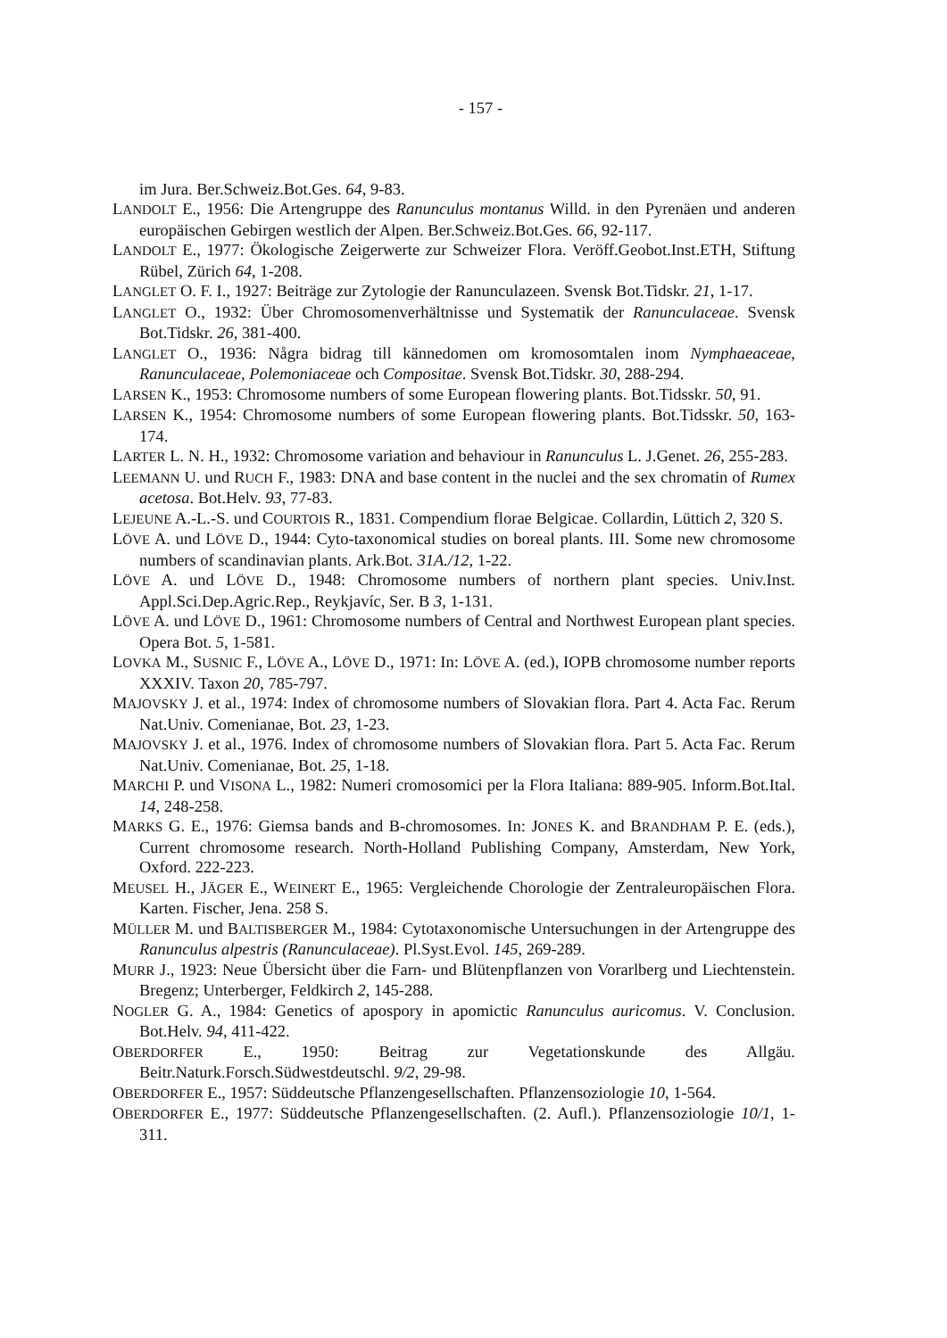- 157 -
im Jura. Ber.Schweiz.Bot.Ges. 64, 9-83.
LANDOLT E., 1956: Die Artengruppe des Ranunculus montanus Willd. in den Pyrenäen und anderen europäischen Gebirgen westlich der Alpen. Ber.Schweiz.Bot.Ges. 66, 92-117.
LANDOLT E., 1977: Ökologische Zeigerwerte zur Schweizer Flora. Veröff.Geobot.Inst.ETH, Stiftung Rübel, Zürich 64, 1-208.
LANGLET O. F. I., 1927: Beiträge zur Zytologie der Ranunculazeen. Svensk Bot.Tidskr. 21, 1-17.
LANGLET O., 1932: Über Chromosomenverhältnisse und Systematik der Ranunculaceae. Svensk Bot.Tidskr. 26, 381-400.
LANGLET O., 1936: Några bidrag till kännedomen om kromosomtalen inom Nymphaeaceae, Ranunculaceae, Polemoniaceae och Compositae. Svensk Bot.Tidskr. 30, 288-294.
LARSEN K., 1953: Chromosome numbers of some European flowering plants. Bot.Tidsskr. 50, 91.
LARSEN K., 1954: Chromosome numbers of some European flowering plants. Bot.Tidsskr. 50, 163-174.
LARTER L. N. H., 1932: Chromosome variation and behaviour in Ranunculus L. J.Genet. 26, 255-283.
LEEMANN U. und RUCH F., 1983: DNA and base content in the nuclei and the sex chromatin of Rumex acetosa. Bot.Helv. 93, 77-83.
LEJEUNE A.-L.-S. und COURTOIS R., 1831. Compendium florae Belgicae. Collardin, Lüttich 2, 320 S.
LÖVE A. und LÖVE D., 1944: Cyto-taxonomical studies on boreal plants. III. Some new chromosome numbers of scandinavian plants. Ark.Bot. 31A./12, 1-22.
LÖVE A. und LÖVE D., 1948: Chromosome numbers of northern plant species. Univ.Inst. Appl.Sci.Dep.Agric.Rep., Reykjavíc, Ser. B 3, 1-131.
LÖVE A. und LÖVE D., 1961: Chromosome numbers of Central and Northwest European plant species. Opera Bot. 5, 1-581.
LOVKA M., SUSNIC F., LÖVE A., LÖVE D., 1971: In: LÖVE A. (ed.), IOPB chromosome number reports XXXIV. Taxon 20, 785-797.
MAJOVSKY J. et al., 1974: Index of chromosome numbers of Slovakian flora. Part 4. Acta Fac. Rerum Nat.Univ. Comenianae, Bot. 23, 1-23.
MAJOVSKY J. et al., 1976. Index of chromosome numbers of Slovakian flora. Part 5. Acta Fac. Rerum Nat.Univ. Comenianae, Bot. 25, 1-18.
MARCHI P. und VISONA L., 1982: Numeri cromosomici per la Flora Italiana: 889-905. Inform.Bot.Ital. 14, 248-258.
MARKS G. E., 1976: Giemsa bands and B-chromosomes. In: JONES K. and BRANDHAM P. E. (eds.), Current chromosome research. North-Holland Publishing Company, Amsterdam, New York, Oxford. 222-223.
MEUSEL H., JÄGER E., WEINERT E., 1965: Vergleichende Chorologie der Zentraleuropäischen Flora. Karten. Fischer, Jena. 258 S.
MÜLLER M. und BALTISBERGER M., 1984: Cytotaxonomische Untersuchungen in der Artengruppe des Ranunculus alpestris (Ranunculaceae). Pl.Syst.Evol. 145, 269-289.
MURR J., 1923: Neue Übersicht über die Farn- und Blütenpflanzen von Vorarlberg und Liechtenstein. Bregenz; Unterberger, Feldkirch 2, 145-288.
NOGLER G. A., 1984: Genetics of apospory in apomictic Ranunculus auricomus. V. Conclusion. Bot.Helv. 94, 411-422.
OBERDORFER E., 1950: Beitrag zur Vegetationskunde des Allgäu. Beitr.Naturk.Forsch.Südwestdeutschl. 9/2, 29-98.
OBERDORFER E., 1957: Süddeutsche Pflanzengesellschaften. Pflanzensoziologie 10, 1-564.
OBERDORFER E., 1977: Süddeutsche Pflanzengesellschaften. (2. Aufl.). Pflanzensoziologie 10/1, 1-311.